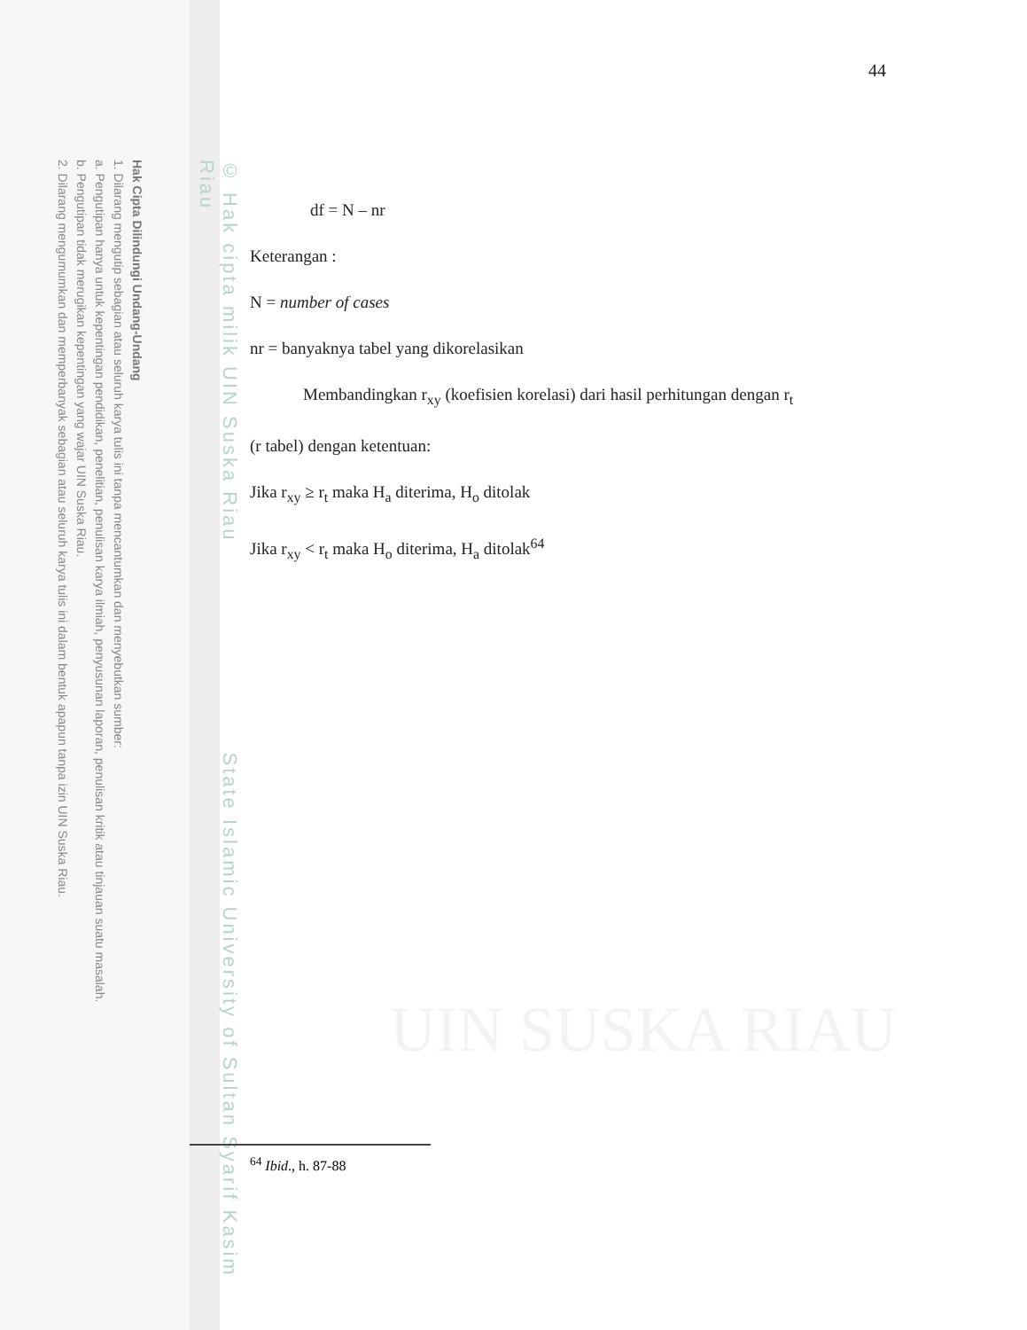Hak Cipta Dilindungi Undang-Undang
1. Dilarang mengutip sebagian atau seluruh karya tulis ini tanpa mencantumkan dan menyebutkan sumber:
a. Pengutipan hanya untuk kepentingan pendidikan, penelitian, penulisan karya ilmiah, penyusunan laporan, penulisan kritik atau tinjauan suatu masalah.
b. Pengutipan tidak merugikan kepentingan yang wajar UIN Suska Riau.
2. Dilarang mengumumkan dan memperbanyak sebagian atau seluruh karya tulis ini dalam bentuk apapun tanpa izin UIN Suska Riau.
© Hak cipta milik UIN Suska Riau State Islamic University of Sultan Syarif Kasim Riau
UIN SUSKA RIAU
44
df = N – nr
Keterangan :
N = number of cases
nr = banyaknya tabel yang dikorelasikan
Membandingkan r<sub>xy</sub> (koefisien korelasi) dari hasil perhitungan dengan r<sub>t</sub>
(r tabel) dengan ketentuan:
Jika r<sub>xy</sub> ≥ r<sub>t</sub> maka H<sub>a</sub> diterima, H<sub>o</sub> ditolak
Jika r<sub>xy</sub> < r<sub>t</sub> maka H<sub>o</sub> diterima, H<sub>a</sub> ditolak<sup>64</sup>
<sup>64</sup> Ibid., h. 87-88